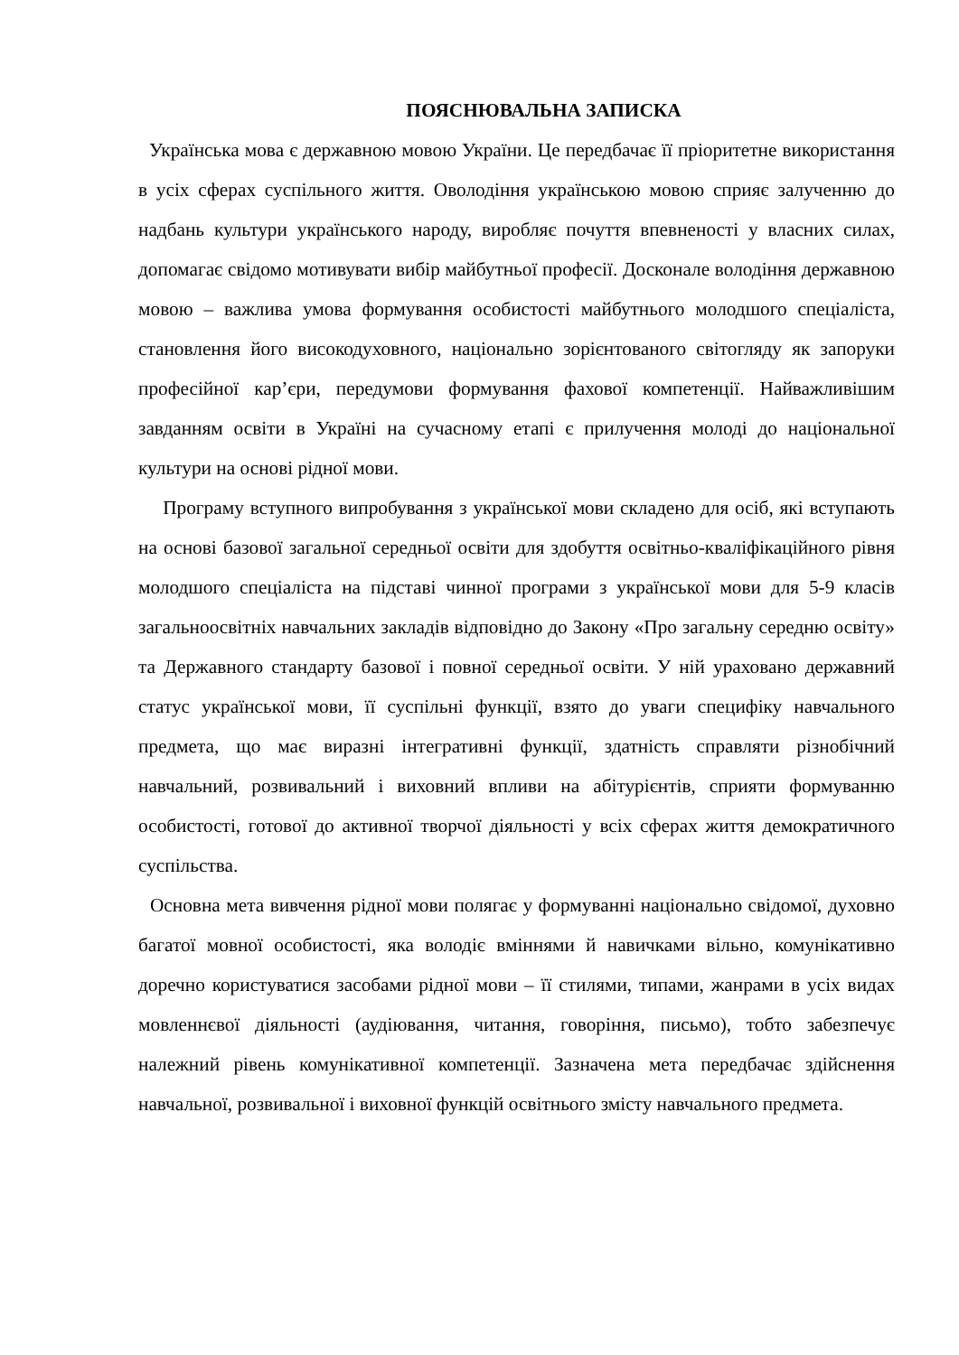ПОЯСНЮВАЛЬНА ЗАПИСКА
Українська мова є державною мовою України. Це передбачає її пріоритетне використання в усіх сферах суспільного життя. Оволодіння українською мовою сприяє залученню до надбань культури українського народу, виробляє почуття впевненості у власних силах, допомагає свідомо мотивувати вибір майбутньої професії. Досконале володіння державною мовою – важлива умова формування особистості майбутнього молодшого спеціаліста, становлення його високодуховного, національно зорієнтованого світогляду як запоруки професійної кар’єри, передумови формування фахової компетенції. Найважливішим завданням освіти в Україні на сучасному етапі є прилучення молоді до національної культури на основі рідної мови.
Програму вступного випробування з української мови складено для осіб, які вступають на основі базової загальної середньої освіти для здобуття освітньо-кваліфікаційного рівня молодшого спеціаліста на підставі чинної програми з української мови для 5-9 класів загальноосвітніх навчальних закладів відповідно до Закону «Про загальну середню освіту» та Державного стандарту базової і повної середньої освіти. У ній ураховано державний статус української мови, її суспільні функції, взято до уваги специфіку навчального предмета, що має виразні інтегративні функції, здатність справляти різнобічний навчальний, розвивальний і виховний впливи на абітурієнтів, сприяти формуванню особистості, готової до активної творчої діяльності у всіх сферах життя демократичного суспільства.
Основна мета вивчення рідної мови полягає у формуванні національно свідомої, духовно багатої мовної особистості, яка володіє вміннями й навичками вільно, комунікативно доречно користуватися засобами рідної мови – її стилями, типами, жанрами в усіх видах мовленнєвої діяльності (аудіювання, читання, говоріння, письмо), тобто забезпечує належний рівень комунікативної компетенції. Зазначена мета передбачає здійснення навчальної, розвивальної і виховної функцій освітнього змісту навчального предмета.